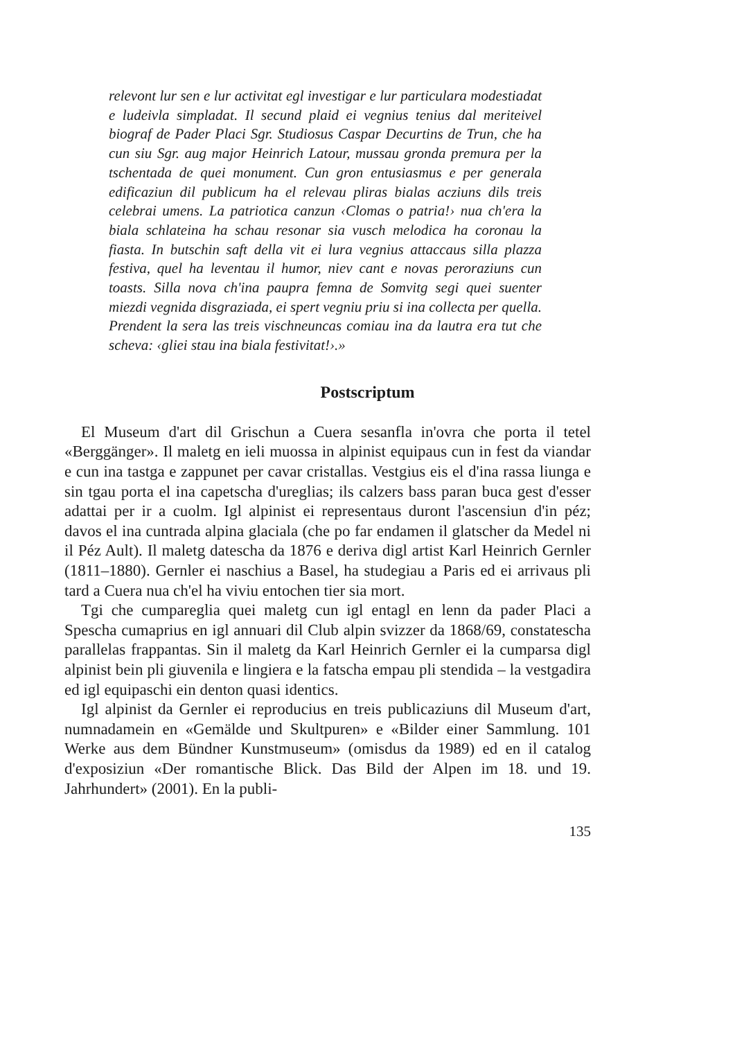relevont lur sen e lur activitat egl investigar e lur particulara modestiadat e ludeivla simpladat. Il secund plaid ei vegnius tenius dal meriteivel biograf de Pader Placi Sgr. Studiosus Caspar Decurtins de Trun, che ha cun siu Sgr. aug major Heinrich Latour, mussau gronda premura per la tschentada de quei monument. Cun gron entusiasmus e per generala edificaziun dil publicum ha el relevau pliras bialas acziuns dils treis celebrai umens. La patriotica canzun ‹Clomas o patria!› nua ch'era la biala schlateina ha schau resonar sia vusch melodica ha coronau la fiasta. In butschin saft della vit ei lura vegnius attaccaus silla plazza festiva, quel ha leventau il humor, niev cant e novas peroraziuns cun toasts. Silla nova ch'ina paupra femna de Somvitg segi quei suenter miezdi vegnida disgraziada, ei spert vegniu priu si ina collecta per quella. Prendent la sera las treis vischneuncas comiau ina da lautra era tut che scheva: ‹gliei stau ina biala festivitat!›.»
Postscriptum
El Museum d'art dil Grischun a Cuera sesanfla in'ovra che porta il tetel «Berggänger». Il maletg en ieli muossa in alpinist equipaus cun in fest da viandar e cun ina tastga e zappunet per cavar cristallas. Vestgius eis el d'ina rassa liunga e sin tgau porta el ina capetscha d'ureglias; ils calzers bass paran buca gest d'esser adattai per ir a cuolm. Igl alpinist ei representaus duront l'ascensiun d'in péz; davos el ina cuntrada alpina glaciala (che po far endamen il glatscher da Medel ni il Péz Ault). Il maletg datescha da 1876 e deriva digl artist Karl Heinrich Gernler (1811–1880). Gernler ei naschius a Basel, ha studegiau a Paris ed ei arrivaus pli tard a Cuera nua ch'el ha viviu entochen tier sia mort.
Tgi che cumpareglia quei maletg cun igl entagl en lenn da pader Placi a Spescha cumaprius en igl annuari dil Club alpin svizzer da 1868/69, constatescha parallelas frappantas. Sin il maletg da Karl Heinrich Gernler ei la cumparsa digl alpinist bein pli giuvenila e lingiera e la fatscha empau pli stendida – la vestgadira ed igl equipaschi ein denton quasi identics.
Igl alpinist da Gernler ei reproducius en treis publicaziuns dil Museum d'art, numnadamein en «Gemälde und Skultpuren» e «Bilder einer Sammlung. 101 Werke aus dem Bündner Kunstmuseum» (omisdus da 1989) ed en il catalog d'exposiziun «Der romantische Blick. Das Bild der Alpen im 18. und 19. Jahrhundert» (2001). En la publi-
135